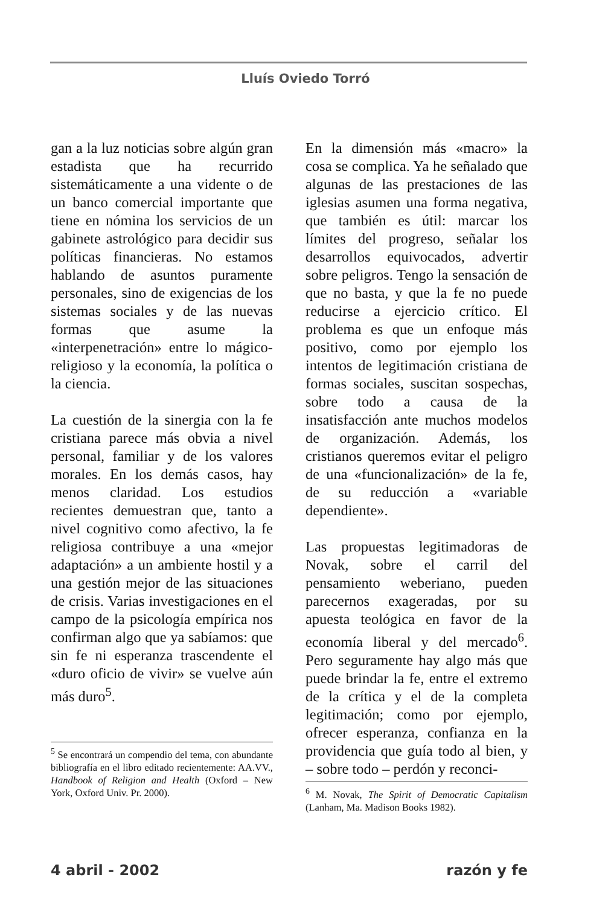Lluís Oviedo Torró
gan a la luz noticias sobre algún gran estadista que ha recurrido sistemáticamente a una vidente o de un banco comercial importante que tiene en nómina los servicios de un gabinete astrológico para decidir sus políticas financieras. No estamos hablando de asuntos puramente personales, sino de exigencias de los sistemas sociales y de las nuevas formas que asume la «interpenetración» entre lo mágico-religioso y la economía, la política o la ciencia.
La cuestión de la sinergia con la fe cristiana parece más obvia a nivel personal, familiar y de los valores morales. En los demás casos, hay menos claridad. Los estudios recientes demuestran que, tanto a nivel cognitivo como afectivo, la fe religiosa contribuye a una «mejor adaptación» a un ambiente hostil y a una gestión mejor de las situaciones de crisis. Varias investigaciones en el campo de la psicología empírica nos confirman algo que ya sabíamos: que sin fe ni esperanza trascendente el «duro oficio de vivir» se vuelve aún más duro<sup>5</sup>.
<sup>5</sup> Se encontrará un compendio del tema, con abundante bibliografía en el libro editado recientemente: AA.VV., Handbook of Religion and Health (Oxford – New York, Oxford Univ. Pr. 2000).
En la dimensión más «macro» la cosa se complica. Ya he señalado que algunas de las prestaciones de las iglesias asumen una forma negativa, que también es útil: marcar los límites del progreso, señalar los desarrollos equivocados, advertir sobre peligros. Tengo la sensación de que no basta, y que la fe no puede reducirse a ejercicio crítico. El problema es que un enfoque más positivo, como por ejemplo los intentos de legitimación cristiana de formas sociales, suscitan sospechas, sobre todo a causa de la insatisfacción ante muchos modelos de organización. Además, los cristianos queremos evitar el peligro de una «funcionalización» de la fe, de su reducción a «variable dependiente».
Las propuestas legitimadoras de Novak, sobre el carril del pensamiento weberiano, pueden parecernos exageradas, por su apuesta teológica en favor de la economía liberal y del mercado<sup>6</sup>. Pero seguramente hay algo más que puede brindar la fe, entre el extremo de la crítica y el de la completa legitimación; como por ejemplo, ofrecer esperanza, confianza en la providencia que guía todo al bien, y – sobre todo – perdón y reconci-
<sup>6</sup> M. Novak, The Spirit of Democratic Capitalism (Lanham, Ma. Madison Books 1982).
4 abril - 2002 razón y fe